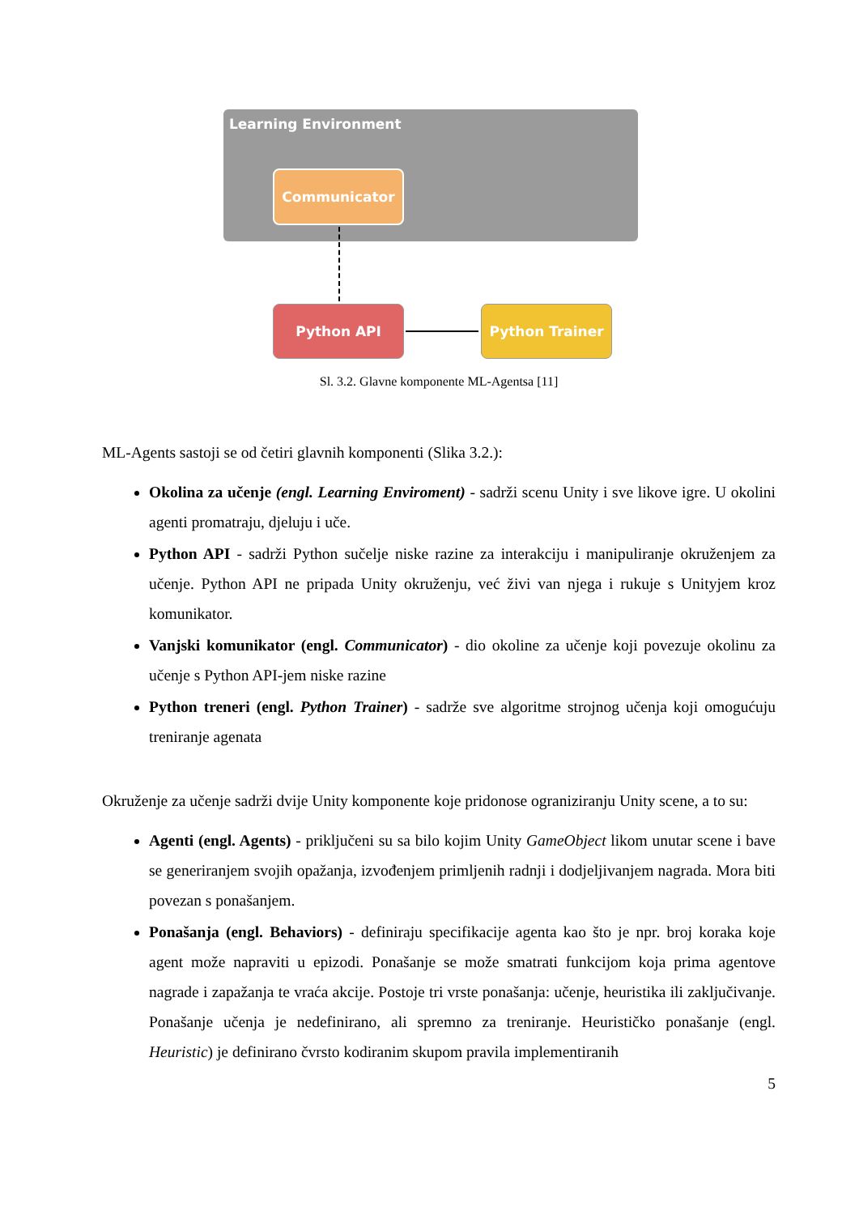Learning Environment
Communicator
Python API Python Trainer
Sl. 3.2. Glavne komponente ML-Agentsa [11]
ML-Agents sastoji se od četiri glavnih komponenti (Slika 3.2.):
Okolina za učenje (engl. Learning Enviroment) - sadrži scenu Unity i sve likove igre. U okolini agenti promatraju, djeluju i uče.
Python API - sadrži Python sučelje niske razine za interakciju i manipuliranje okruženjem za učenje. Python API ne pripada Unity okruženju, već živi van njega i rukuje s Unityjem kroz komunikator.
Vanjski komunikator (engl. Communicator) - dio okoline za učenje koji povezuje okolinu za učenje s Python API-jem niske razine
Python treneri (engl. Python Trainer) - sadrže sve algoritme strojnog učenja koji omogućuju treniranje agenata
Okruženje za učenje sadrži dvije Unity komponente koje pridonose ograniziranju Unity scene, a to su:
Agenti (engl. Agents) - priključeni su sa bilo kojim Unity GameObject likom unutar scene i bave se generiranjem svojih opažanja, izvođenjem primljenih radnji i dodjeljivanjem nagrada. Mora biti povezan s ponašanjem.
Ponašanja (engl. Behaviors) - definiraju specifikacije agenta kao što je npr. broj koraka koje agent može napraviti u epizodi. Ponašanje se može smatrati funkcijom koja prima agentove nagrade i zapažanja te vraća akcije. Postoje tri vrste ponašanja: učenje, heuristika ili zaključivanje. Ponašanje učenja je nedefinirano, ali spremno za treniranje. Heurističko ponašanje (engl. Heuristic) je definirano čvrsto kodiranim skupom pravila implementiranih
5